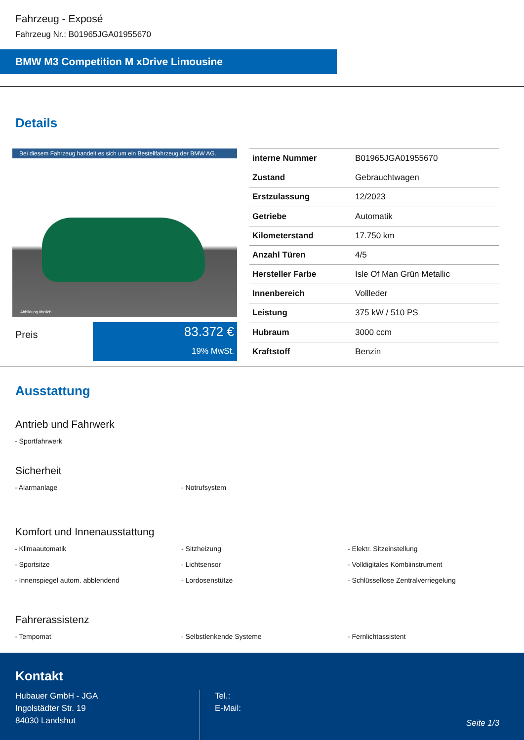Fahrzeug - Exposé
Fahrzeug Nr.: B01965JGA01955670
BMW M3 Competition M xDrive Limousine
Details
Bei diesem Fahrzeug handelt es sich um ein Bestellfahrzeug der BMW AG.
Abbildung ähnlich.
Preis
83.372 €
19% MwSt.
| interne Nummer | B01965JGA01955670 |
| Zustand | Gebrauchtwagen |
| Erstzulassung | 12/2023 |
| Getriebe | Automatik |
| Kilometerstand | 17.750 km |
| Anzahl Türen | 4/5 |
| Hersteller Farbe | Isle Of Man Grün Metallic |
| Innenbereich | Vollleder |
| Leistung | 375 kW / 510 PS |
| Hubraum | 3000 ccm |
| Kraftstoff | Benzin |
Ausstattung
Antrieb und Fahrwerk
- Sportfahrwerk
Sicherheit
- Alarmanlage
- Notrufsystem
Komfort und Innenausstattung
- Klimaautomatik
- Sitzheizung
- Elektr. Sitzeinstellung
- Sportsitze
- Lichtsensor
- Volldigitales Kombiinstrument
- Innenspiegel autom. abblendend
- Lordosenstütze
- Schlüssellose Zentralverriegelung
Fahrerassistenz
- Tempomat
- Selbstlenkende Systeme
- Fernlichtassistent
Kontakt
Hubauer GmbH - JGA
Ingolstädter Str. 19
84030 Landshut
Tel.:
E-Mail:
Seite 1/3